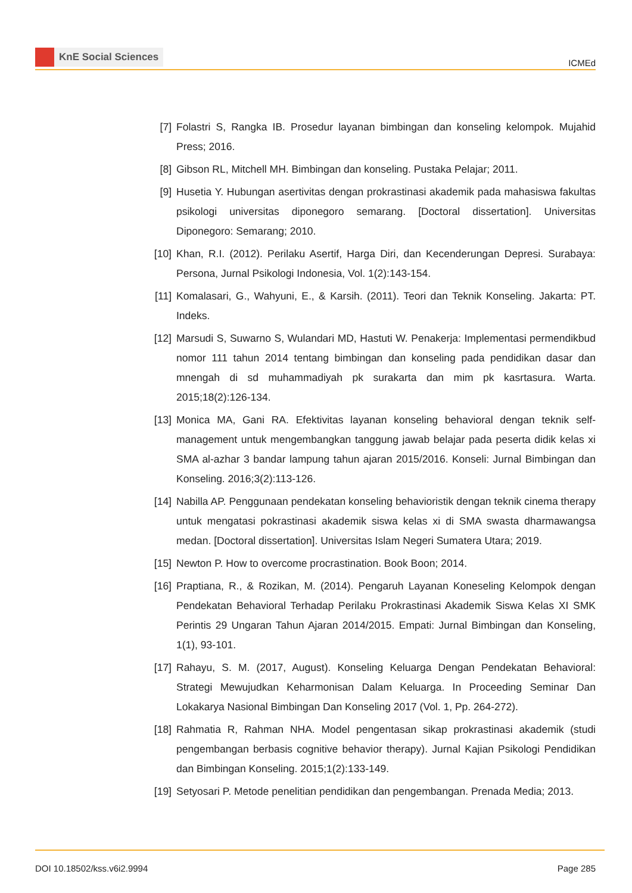KnE Social Sciences
ICMEd
[7] Folastri S, Rangka IB. Prosedur layanan bimbingan dan konseling kelompok. Mujahid Press; 2016.
[8] Gibson RL, Mitchell MH. Bimbingan dan konseling. Pustaka Pelajar; 2011.
[9] Husetia Y. Hubungan asertivitas dengan prokrastinasi akademik pada mahasiswa fakultas psikologi universitas diponegoro semarang. [Doctoral dissertation]. Universitas Diponegoro: Semarang; 2010.
[10]
Khan, R.I. (2012). Perilaku Asertif, Harga Diri, dan Kecenderungan Depresi. Surabaya: Persona, Jurnal Psikologi Indonesia, Vol. 1(2):143-154.
[11]
Komalasari, G., Wahyuni, E., & Karsih. (2011). Teori dan Teknik Konseling. Jakarta: PT. Indeks.
[12]
Marsudi S, Suwarno S, Wulandari MD, Hastuti W. Penakerja: Implementasi permendikbud nomor 111 tahun 2014 tentang bimbingan dan konseling pada pendidikan dasar dan mnengah di sd muhammadiyah pk surakarta dan mim pk kasrtasura. Warta. 2015;18(2):126-134.
[13]
Monica MA, Gani RA. Efektivitas layanan konseling behavioral dengan teknik self-management untuk mengembangkan tanggung jawab belajar pada peserta didik kelas xi SMA al-azhar 3 bandar lampung tahun ajaran 2015/2016. Konseli: Jurnal Bimbingan dan Konseling. 2016;3(2):113-126.
[14]
Nabilla AP. Penggunaan pendekatan konseling behavioristik dengan teknik cinema therapy untuk mengatasi pokrastinasi akademik siswa kelas xi di SMA swasta dharmawangsa medan. [Doctoral dissertation]. Universitas Islam Negeri Sumatera Utara; 2019.
[15]
Newton P. How to overcome procrastination. Book Boon; 2014.
[16]
Praptiana, R., & Rozikan, M. (2014). Pengaruh Layanan Koneseling Kelompok dengan Pendekatan Behavioral Terhadap Perilaku Prokrastinasi Akademik Siswa Kelas XI SMK Perintis 29 Ungaran Tahun Ajaran 2014/2015. Empati: Jurnal Bimbingan dan Konseling, 1(1), 93-101.
[17]
Rahayu, S. M. (2017, August). Konseling Keluarga Dengan Pendekatan Behavioral: Strategi Mewujudkan Keharmonisan Dalam Keluarga. In Proceeding Seminar Dan Lokakarya Nasional Bimbingan Dan Konseling 2017 (Vol. 1, Pp. 264-272).
[18]
Rahmatia R, Rahman NHA. Model pengentasan sikap prokrastinasi akademik (studi pengembangan berbasis cognitive behavior therapy). Jurnal Kajian Psikologi Pendidikan dan Bimbingan Konseling. 2015;1(2):133-149.
[19]
Setyosari P. Metode penelitian pendidikan dan pengembangan. Prenada Media; 2013.
DOI 10.18502/kss.v6i2.9994 Page 285